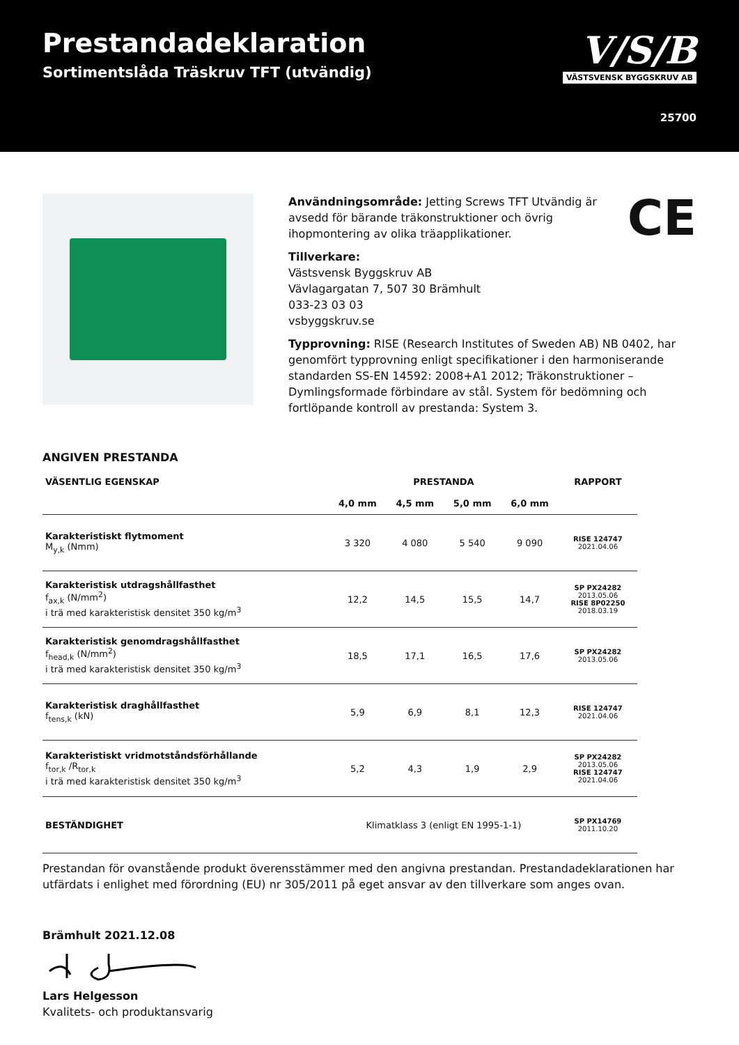Prestandadeklaration
Sortimentslåda Träskruv TFT (utvändig)
V/S/B
VÄSTSVENSK BYGGSKRUV AB
25700
CE
Användningsområde: Jetting Screws TFT Utvändig är avsedd för bärande träkonstruktioner och övrig ihopmontering av olika träapplikationer.
Tillverkare:
Västsvensk Byggskruv AB
Vävlagargatan 7, 507 30 Brämhult
033-23 03 03
vsbyggskruv.se
Typprovning: RISE (Research Institutes of Sweden AB) NB 0402, har genomfört typprovning enligt specifikationer i den harmoniserande standarden SS-EN 14592: 2008+A1 2012; Träkonstruktioner – Dymlingsformade förbindare av stål. System för bedömning och fortlöpande kontroll av prestanda: System 3.
ANGIVEN PRESTANDA
| VÄSENTLIG EGENSKAP | PRESTANDA | | | | RAPPORT |
| --- | --- | --- | --- | --- | --- |
| | 4,0 mm | 4,5 mm | 5,0 mm | 6,0 mm | |
| Karakteristiskt flytmoment M<sub>y,k</sub> (Nmm) | 3 320 | 4 080 | 5 540 | 9 090 | RISE 124747 2021.04.06 |
| Karakteristisk utdragshållfasthet f<sub>ax,k</sub> (N/mm<sup>2</sup>) i trä med karakteristisk densitet 350 kg/m<sup>3</sup> | 12,2 | 14,5 | 15,5 | 14,7 | SP PX24282 2013.05.06 RISE 8P02250 2018.03.19 |
| Karakteristisk genomdragshållfasthet f<sub>head,k</sub> (N/mm<sup>2</sup>) i trä med karakteristisk densitet 350 kg/m<sup>3</sup> | 18,5 | 17,1 | 16,5 | 17,6 | SP PX24282 2013.05.06 |
| Karakteristisk draghållfasthet f<sub>tens,k</sub> (kN) | 5,9 | 6,9 | 8,1 | 12,3 | RISE 124747 2021.04.06 |
| Karakteristiskt vridmotståndsförhållande f<sub>tor,k</sub> /R<sub>tor,k</sub> i trä med karakteristisk densitet 350 kg/m<sup>3</sup> | 5,2 | 4,3 | 1,9 | 2,9 | SP PX24282 2013.05.06 RISE 124747 2021.04.06 |
| BESTÄNDIGHET | Klimatklass 3 (enligt EN 1995-1-1) | | | | SP PX14769 2011.10.20 |
Prestandan för ovanstående produkt överensstämmer med den angivna prestandan. Prestandadeklarationen har utfärdats i enlighet med förordning (EU) nr 305/2011 på eget ansvar av den tillverkare som anges ovan.
Brämhult 2021.12.08
Lars Helgesson
Kvalitets- och produktansvarig